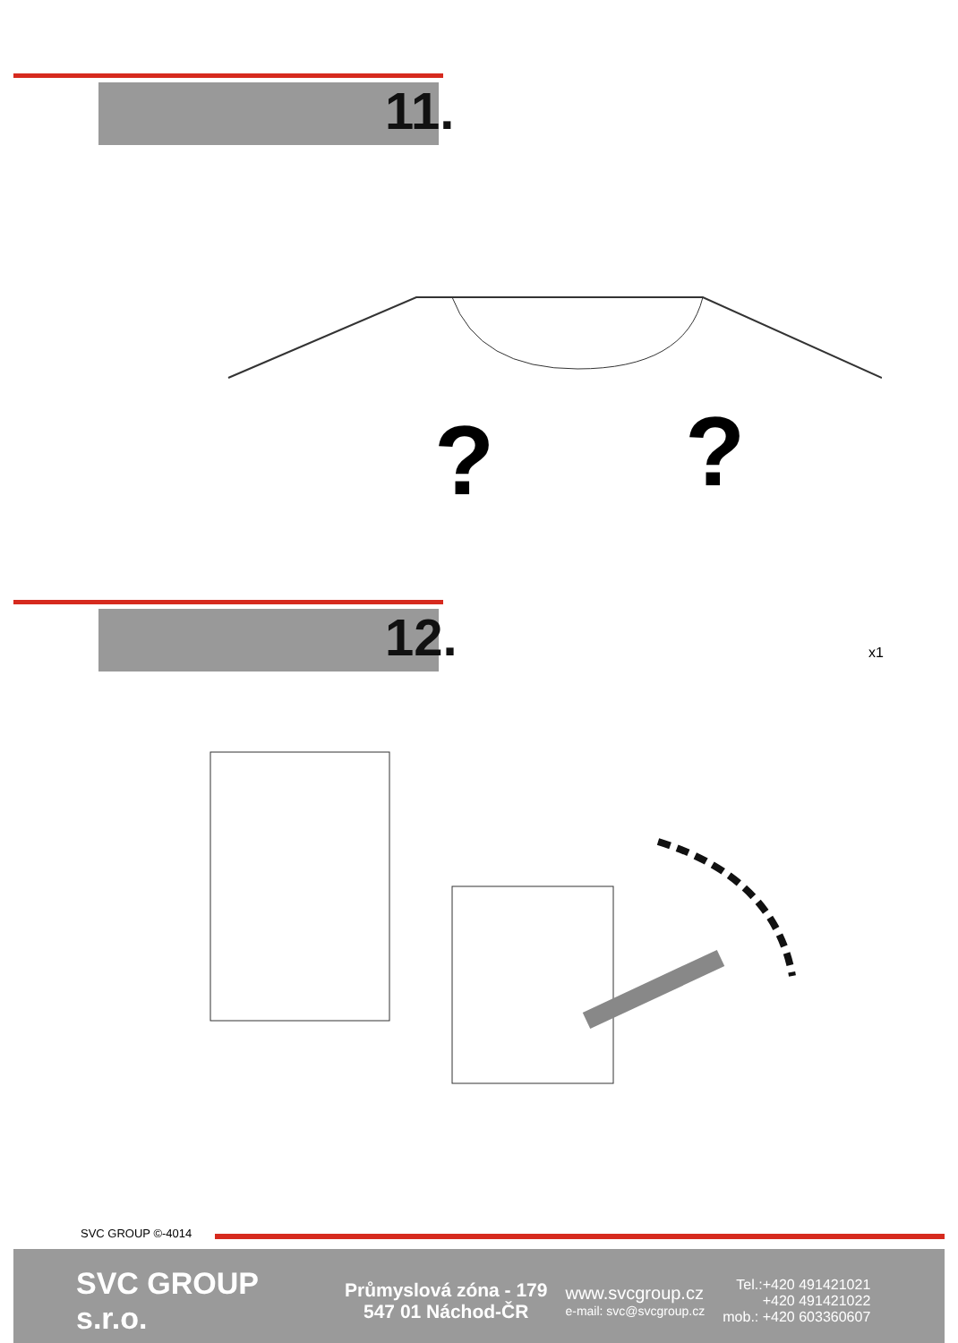11.
?
?
12.
x1
SVC GROUP ©-4014
SVC GROUP s.r.o.
Průmyslová zóna - 179
547 01 Náchod-ČR
www.svcgroup.cz
e-mail: svc@svcgroup.cz
Tel.:+420 491421021
+420 491421022
mob.: +420 603360607